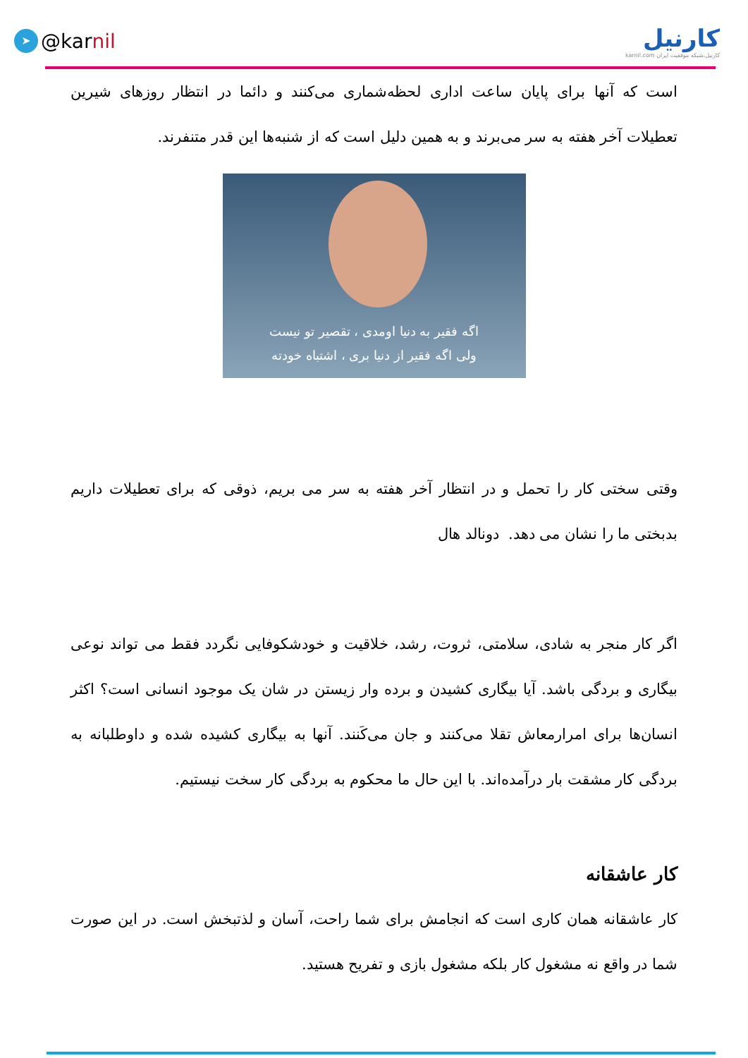➤ @kar nil
کارنیل
karnil.com کارنیل،شبکه موفقیت ایران
است که آنها برای پایان ساعت اداری لحظه‌شماری می‌کنند و دائما در انتظار روزهای شیرین تعطیلات آخر هفته به سر می‌برند و به همین دلیل است که از شنبه‌ها این قدر متنفرند.
اگه فقیر به دنیا اومدی ، تقصیر تو نیست
ولی اگه فقیر از دنیا بری ، اشتباه خودته
وقتی سختی کار را تحمل و در انتظار آخر هفته به سر می بریم، ذوقی که برای تعطیلات داریم بدبختی ما را نشان می دهد. دونالد هال
اگر کار منجر به شادی، سلامتی، ثروت، رشد، خلاقیت و خودشکوفایی نگردد فقط می تواند نوعی بیگاری و بردگی باشد. آیا بیگاری کشیدن و برده وار زیستن در شان یک موجود انسانی است؟ اکثر انسان‌ها برای امرارمعاش تقلا می‌کنند و جان می‌کَنند. آنها به بیگاری کشیده شده و داوطلبانه به بردگی کار مشقت بار درآمده‌اند. با این حال ما محکوم به بردگی کار سخت نیستیم.
کار عاشقانه
کار عاشقانه همان کاری است که انجامش برای شما راحت، آسان و لذتبخش است. در این صورت شما در واقع نه مشغول کار بلکه مشغول بازی و تفریح هستید.